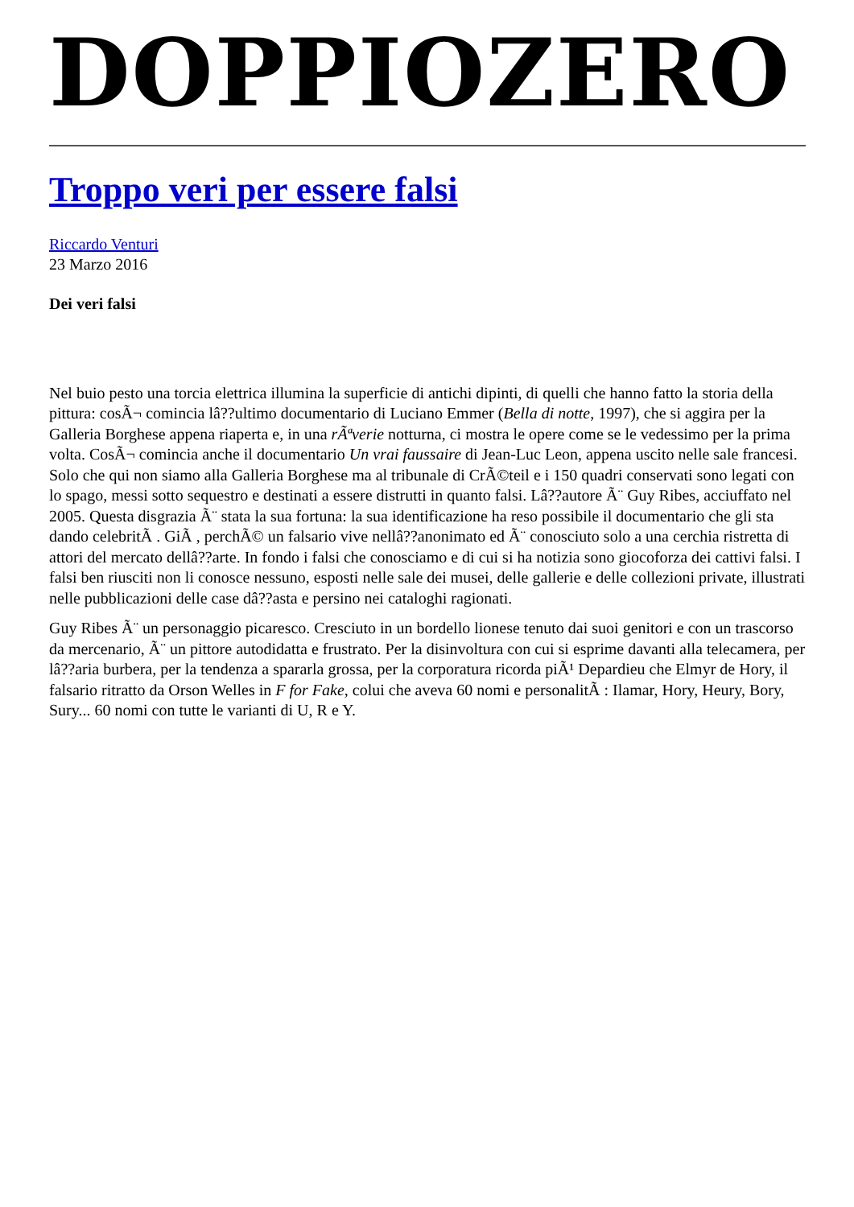DOPPIOZERO
Troppo veri per essere falsi
Riccardo Venturi
23 Marzo 2016
Dei veri falsi
Nel buio pesto una torcia elettrica illumina la superficie di antichi dipinti, di quelli che hanno fatto la storia della pittura: cosÃ¬ comincia lâ??ultimo documentario di Luciano Emmer (Bella di notte, 1997), che si aggira per la Galleria Borghese appena riaperta e, in una rÃªverie notturna, ci mostra le opere come se le vedessimo per la prima volta. CosÃ¬ comincia anche il documentario Un vrai faussaire di Jean-Luc Leon, appena uscito nelle sale francesi. Solo che qui non siamo alla Galleria Borghese ma al tribunale di CrÃ©teil e i 150 quadri conservati sono legati con lo spago, messi sotto sequestro e destinati a essere distrutti in quanto falsi. Lâ??autore Ã¨ Guy Ribes, acciuffato nel 2005. Questa disgrazia Ã¨ stata la sua fortuna: la sua identificazione ha reso possibile il documentario che gli sta dando celebritÃ . GiÃ , perchÃ© un falsario vive nellâ??anonimato ed Ã¨ conosciuto solo a una cerchia ristretta di attori del mercato dellâ??arte. In fondo i falsi che conosciamo e di cui si ha notizia sono giocoforza dei cattivi falsi. I falsi ben riusciti non li conosce nessuno, esposti nelle sale dei musei, delle gallerie e delle collezioni private, illustrati nelle pubblicazioni delle case dâ??asta e persino nei cataloghi ragionati.
Guy Ribes Ã¨ un personaggio picaresco. Cresciuto in un bordello lionese tenuto dai suoi genitori e con un trascorso da mercenario, Ã¨ un pittore autodidatta e frustrato. Per la disinvoltura con cui si esprime davanti alla telecamera, per lâ??aria burbera, per la tendenza a spararla grossa, per la corporatura ricorda piÃ¹ Depardieu che Elmyr de Hory, il falsario ritratto da Orson Welles in F for Fake, colui che aveva 60 nomi e personalitÃ : Ilamar, Hory, Heury, Bory, Sury... 60 nomi con tutte le varianti di U, R e Y.